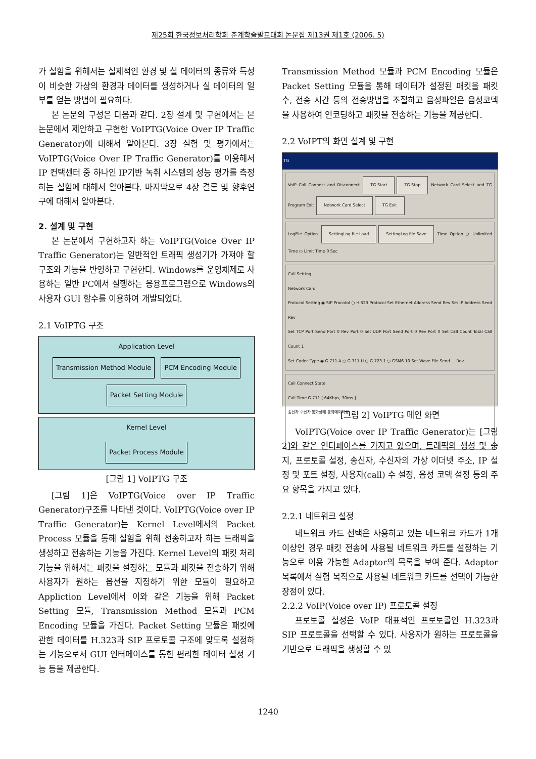제25회 한국정보처리학회 춘계학술발표대회 논문집 제13권 제1호 (2006. 5)
가 실험을 위해서는 실제적인 환경 및 실 데이터의 종류와 특성이 비슷한 가상의 환경과 데이터를 생성하거나 실 데이터의 일부를 얻는 방법이 필요하다.
본 논문의 구성은 다음과 같다. 2장 설계 및 구현에서는 본 논문에서 제안하고 구현한 VoIPTG(Voice Over IP Traffic Generator)에 대해서 알아본다. 3장 실험 및 평가에서는 VoIPTG(Voice Over IP Traffic Generator)를 이용해서 IP 컨택센터 중 하나인 IP기반 녹취 시스템의 성능 평가를 측정 하는 실험에 대해서 알아본다. 마지막으로 4장 결론 및 향후연구에 대해서 알아본다.
2. 설계 및 구현
본 논문에서 구현하고자 하는 VoIPTG(Voice Over IP Traffic Generator)는 일반적인 트래픽 생성기가 가져야 할 구조와 기능을 반영하고 구현한다. Windows를 운영체제로 사용하는 일반 PC에서 실행하는 응용프로그램으로 Windows의 사용자 GUI 함수를 이용하여 개발되었다.
2.1 VoIPTG 구조
Application Level
Transmission Method Module PCM Encoding Module
Packet Setting Module
Kernel Level
Packet Process Module
[그림 1] VoIPTG 구조
[그림 1]은 VoIPTG(Voice over IP Traffic Generator)구조를 나타낸 것이다. VoIPTG(Voice over IP Traffic Generator)는 Kernel Level에서의 Packet Process 모듈을 통해 실험을 위해 전송하고자 하는 트래픽을 생성하고 전송하는 기능을 가진다. Kernel Level의 패킷 처리기능을 위해서는 패킷을 설정하는 모듈과 패킷을 전송하기 위해 사용자가 원하는 옵션을 지정하기 위한 모듈이 필요하고 Appliction Level에서 이와 같은 기능을 위해 Packet Setting 모듈, Transmission Method 모듈과 PCM Encoding 모듈을 가진다. Packet Setting 모듈은 패킷에 관한 데이터를 H.323과 SIP 프로토콜 구조에 맞도록 설정하는 기능으로서 GUI 인터페이스를 통한 편리한 데이터 설정 기능 등을 제공한다.
Transmission Method 모듈과 PCM Encoding 모듈은 Packet Setting 모듈을 통해 데이터가 설정된 패킷을 패킷 수, 전송 시간 등의 전송방법을 조절하고 음성파일은 음성코덱을 사용하여 인코딩하고 패킷을 전송하는 기능을 제공한다.
2.2 VoIPT의 화면 설계 및 구현
TG
VoIP Call Connect and Disconnect TG Start TG Stop Network Card Select and TG Program Exit Network Card Select TG Exit
LogFile Option SettingLog file Load SettingLog file Save Time Option ○ Unlimited Time ○ Limit Time 0 Sec
Call Setting
Network Card
Protocol Setting ◉ SIP Procotol ○ H.323 Protocol Set Ethernet Address Send Rev Set IP Address Send Rev
Set TCP Port Send Port 0 Rev Port 0 Set UDP Port Send Port 0 Rev Port 0 Set Call Count Total Call Count 1
Set Codec Type ◉ G.711 A ○ G.711 U ○ G.723.1 ○ GSM6.10 Set Wave File Send ... Rev ...
Call Connect State
Call Time G.711 [ 64Kbps, 30ms ]
송신자 수신자 통화상태 통화데이터량
[그림 2] VoIPTG 메인 화면
VoIPTG(Voice over IP Traffic Generator)는 [그림 2]와 같은 인터페이스를 가지고 있으며, 트래픽의 생성 및 중지, 프로토콜 설정, 송신자, 수신자의 가상 이더넷 주소, IP 설정 및 포트 설정, 사용자(call) 수 설정, 음성 코덱 설정 등의 주요 항목을 가지고 있다.
2.2.1 네트워크 설정
네트워크 카드 선택은 사용하고 있는 네트워크 카드가 1개 이상인 경우 패킷 전송에 사용될 네트워크 카드를 설정하는 기능으로 이용 가능한 Adaptor의 목록을 보여 준다. Adaptor 목록에서 실험 목적으로 사용될 네트워크 카드를 선택이 가능한 장점이 있다.
2.2.2 VoIP(Voice over IP) 프로토콜 설정
프로토콜 설정은 VoIP 대표적인 프로토콜인 H.323과 SIP 프로토콜을 선택할 수 있다. 사용자가 원하는 프로토콜을 기반으로 트래픽을 생성할 수 있
1240